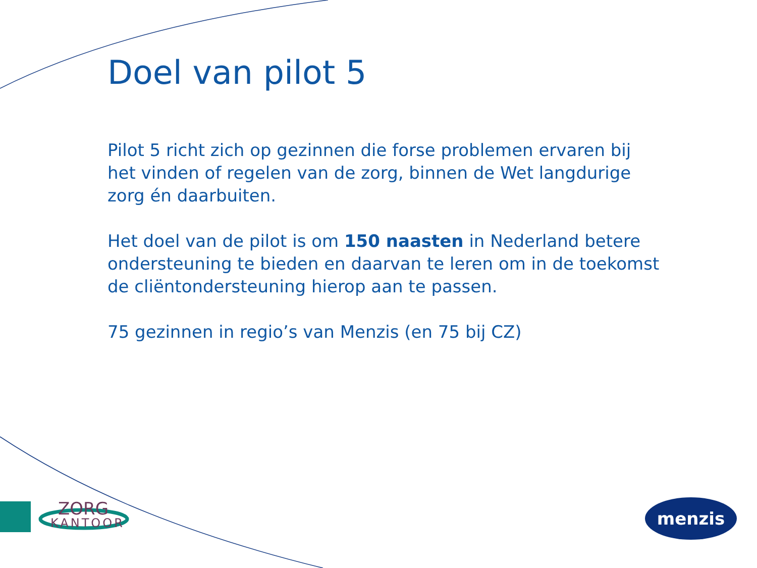Doel van pilot 5
Pilot 5 richt zich op gezinnen die forse problemen ervaren bij het vinden of regelen van de zorg, binnen de Wet langdurige zorg én daarbuiten.
Het doel van de pilot is om 150 naasten in Nederland betere ondersteuning te bieden en daarvan te leren om in de toekomst de cliëntondersteuning hierop aan te passen.
75 gezinnen in regio’s van Menzis (en 75 bij CZ)
ZORG
KANTOOR
menzis